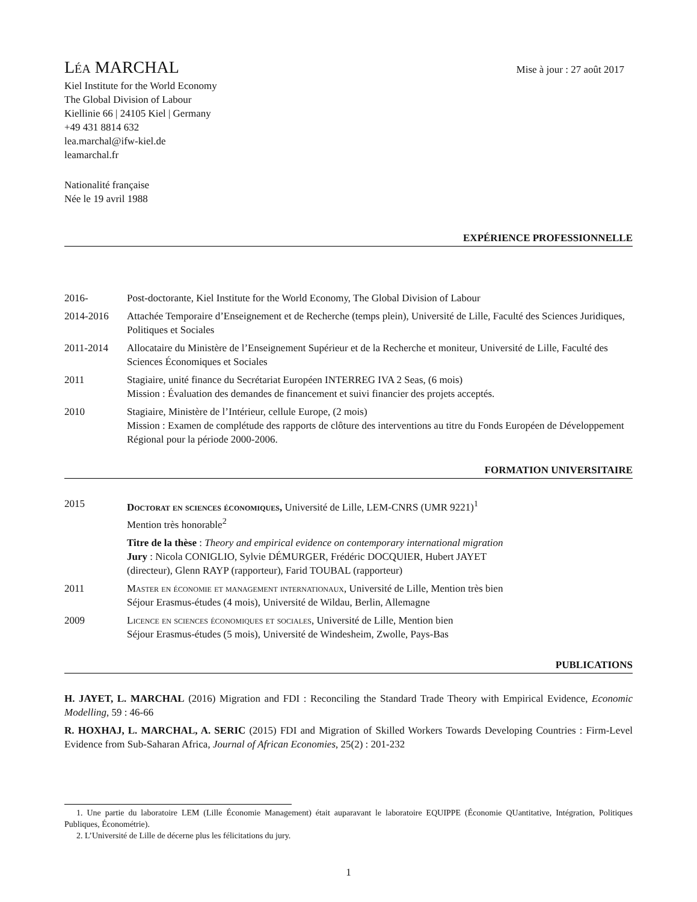Léa MARCHAL
Mise à jour : 27 août 2017
Kiel Institute for the World Economy
The Global Division of Labour
Kiellinie 66 | 24105 Kiel | Germany
+49 431 8814 632
lea.marchal@ifw-kiel.de
leamarchal.fr
Nationalité française
Née le 19 avril 1988
EXPÉRIENCE PROFESSIONNELLE
2016- Post-doctorante, Kiel Institute for the World Economy, The Global Division of Labour
2014-2016 Attachée Temporaire d’Enseignement et de Recherche (temps plein), Université de Lille, Faculté des Sciences Juridiques, Politiques et Sociales
2011-2014 Allocataire du Ministère de l’Enseignement Supérieur et de la Recherche et moniteur, Université de Lille, Faculté des Sciences Économiques et Sociales
2011 Stagiaire, unité finance du Secrétariat Européen INTERREG IVA 2 Seas, (6 mois)
Mission : Évaluation des demandes de financement et suivi financier des projets acceptés.
2010 Stagiaire, Ministère de l’Intérieur, cellule Europe, (2 mois)
Mission : Examen de complétude des rapports de clôture des interventions au titre du Fonds Européen de Développement Régional pour la période 2000-2006.
FORMATION UNIVERSITAIRE
2015 Doctorat en sciences économiques, Université de Lille, LEM-CNRS (UMR 9221)<sup>1</sup>
Mention très honorable<sup>2</sup>
Titre de la thèse : Theory and empirical evidence on contemporary international migration
Jury : Nicola CONIGLIO, Sylvie DÉMURGER, Frédéric DOCQUIER, Hubert JAYET
(directeur), Glenn RAYP (rapporteur), Farid TOUBAL (rapporteur)
2011 Master en économie et management internationaux, Université de Lille, Mention très bien
Séjour Erasmus-études (4 mois), Université de Wildau, Berlin, Allemagne
2009 Licence en sciences économiques et sociales, Université de Lille, Mention bien
Séjour Erasmus-études (5 mois), Université de Windesheim, Zwolle, Pays-Bas
PUBLICATIONS
H. JAYET, L. MARCHAL (2016) Migration and FDI : Reconciling the Standard Trade Theory with Empirical Evidence, Economic Modelling, 59 : 46-66
R. HOXHAJ, L. MARCHAL, A. SERIC (2015) FDI and Migration of Skilled Workers Towards Developing Countries : Firm-Level Evidence from Sub-Saharan Africa, Journal of African Economies, 25(2) : 201-232
1. Une partie du laboratoire LEM (Lille Économie Management) était auparavant le laboratoire EQUIPPE (Économie QUantitative, Intégration, Politiques Publiques, Économétrie).
2. L’Université de Lille de décerne plus les félicitations du jury.
1